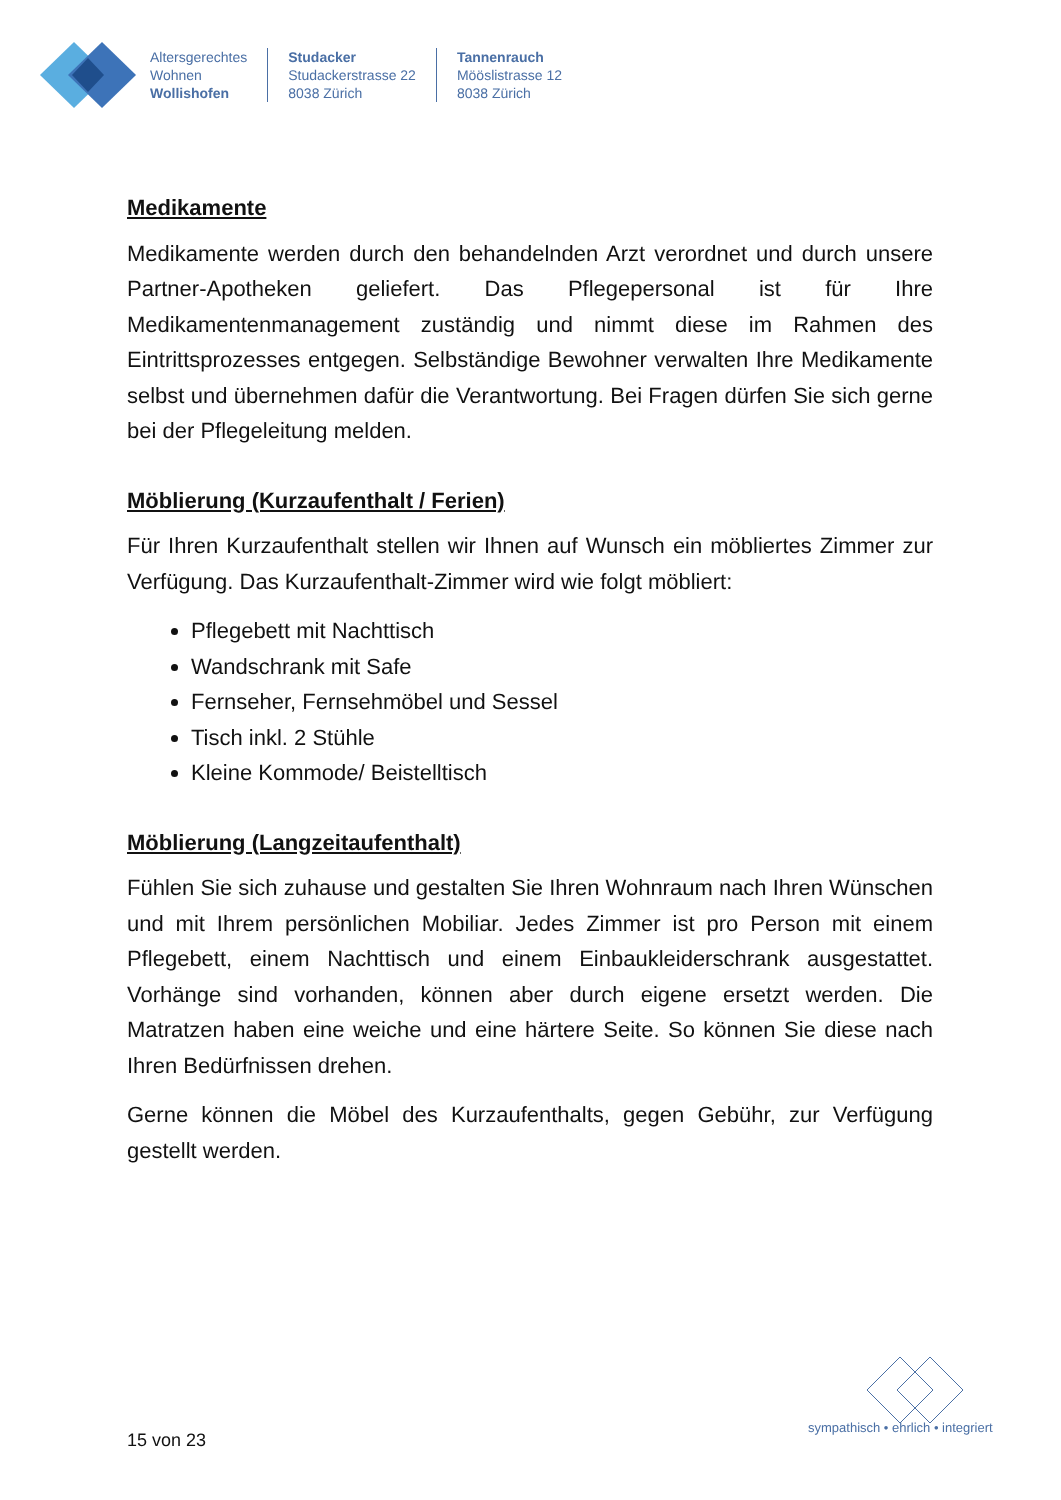Altersgerechtes
Wohnen
Wollishofen
Studacker
Studackerstrasse 22
8038 Zürich
Tannenrauch
Mööslistrasse 12
8038 Zürich
Medikamente
Medikamente werden durch den behandelnden Arzt verordnet und durch unsere Partner-Apotheken geliefert. Das Pflegepersonal ist für Ihre Medikamentenmanagement zuständig und nimmt diese im Rahmen des Eintrittsprozesses entgegen. Selbständige Bewohner verwalten Ihre Medikamente selbst und übernehmen dafür die Verantwortung. Bei Fragen dürfen Sie sich gerne bei der Pflegeleitung melden.
Möblierung (Kurzaufenthalt / Ferien)
Für Ihren Kurzaufenthalt stellen wir Ihnen auf Wunsch ein möbliertes Zimmer zur Verfügung. Das Kurzaufenthalt-Zimmer wird wie folgt möbliert:
Pflegebett mit Nachttisch
Wandschrank mit Safe
Fernseher, Fernsehmöbel und Sessel
Tisch inkl. 2 Stühle
Kleine Kommode/ Beistelltisch
Möblierung (Langzeitaufenthalt)
Fühlen Sie sich zuhause und gestalten Sie Ihren Wohnraum nach Ihren Wünschen und mit Ihrem persönlichen Mobiliar. Jedes Zimmer ist pro Person mit einem Pflegebett, einem Nachttisch und einem Einbaukleiderschrank ausgestattet. Vorhänge sind vorhanden, können aber durch eigene ersetzt werden. Die Matratzen haben eine weiche und eine härtere Seite. So können Sie diese nach Ihren Bedürfnissen drehen.
Gerne können die Möbel des Kurzaufenthalts, gegen Gebühr, zur Verfügung gestellt werden.
15 von 23
sympathisch • ehrlich • integriert